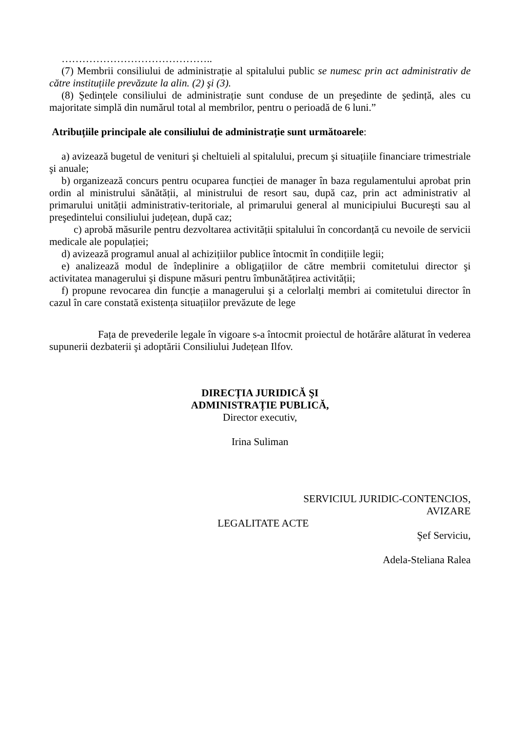……………………………………..
(7) Membrii consiliului de administrație al spitalului public se numesc prin act administrativ de către instituțiile prevăzute la alin. (2) şi (3).
(8) Şedințele consiliului de administrație sunt conduse de un preşedinte de şedință, ales cu majoritate simplă din numărul total al membrilor, pentru o perioadă de 6 luni.”
Atribuțiile principale ale consiliului de administrație sunt următoarele:
a) avizează bugetul de venituri şi cheltuieli al spitalului, precum şi situațiile financiare trimestriale şi anuale;
b) organizează concurs pentru ocuparea funcției de manager în baza regulamentului aprobat prin ordin al ministrului sănătății, al ministrului de resort sau, după caz, prin act administrativ al primarului unității administrativ-teritoriale, al primarului general al municipiului Bucureşti sau al preşedintelui consiliului județean, după caz;
c) aprobă măsurile pentru dezvoltarea activității spitalului în concordanță cu nevoile de servicii medicale ale populației;
d) avizează programul anual al achizițiilor publice întocmit în condițiile legii;
e) analizează modul de îndeplinire a obligațiilor de către membrii comitetului director şi activitatea managerului şi dispune măsuri pentru îmbunătățirea activității;
f) propune revocarea din funcție a managerului şi a celorlalți membri ai comitetului director în cazul în care constată existența situațiilor prevăzute de lege
Fața de prevederile legale în vigoare s-a întocmit proiectul de hotărâre alăturat în vederea supunerii dezbaterii şi adoptării Consiliului Județean Ilfov.
DIRECȚIA JURIDICĂ ŞI
ADMINISTRAȚIE PUBLICĂ,
Director executiv,
Irina Suliman
SERVICIUL JURIDIC-CONTENCIOS,
AVIZARE
LEGALITATE ACTE
Şef Serviciu,
Adela-Steliana Ralea